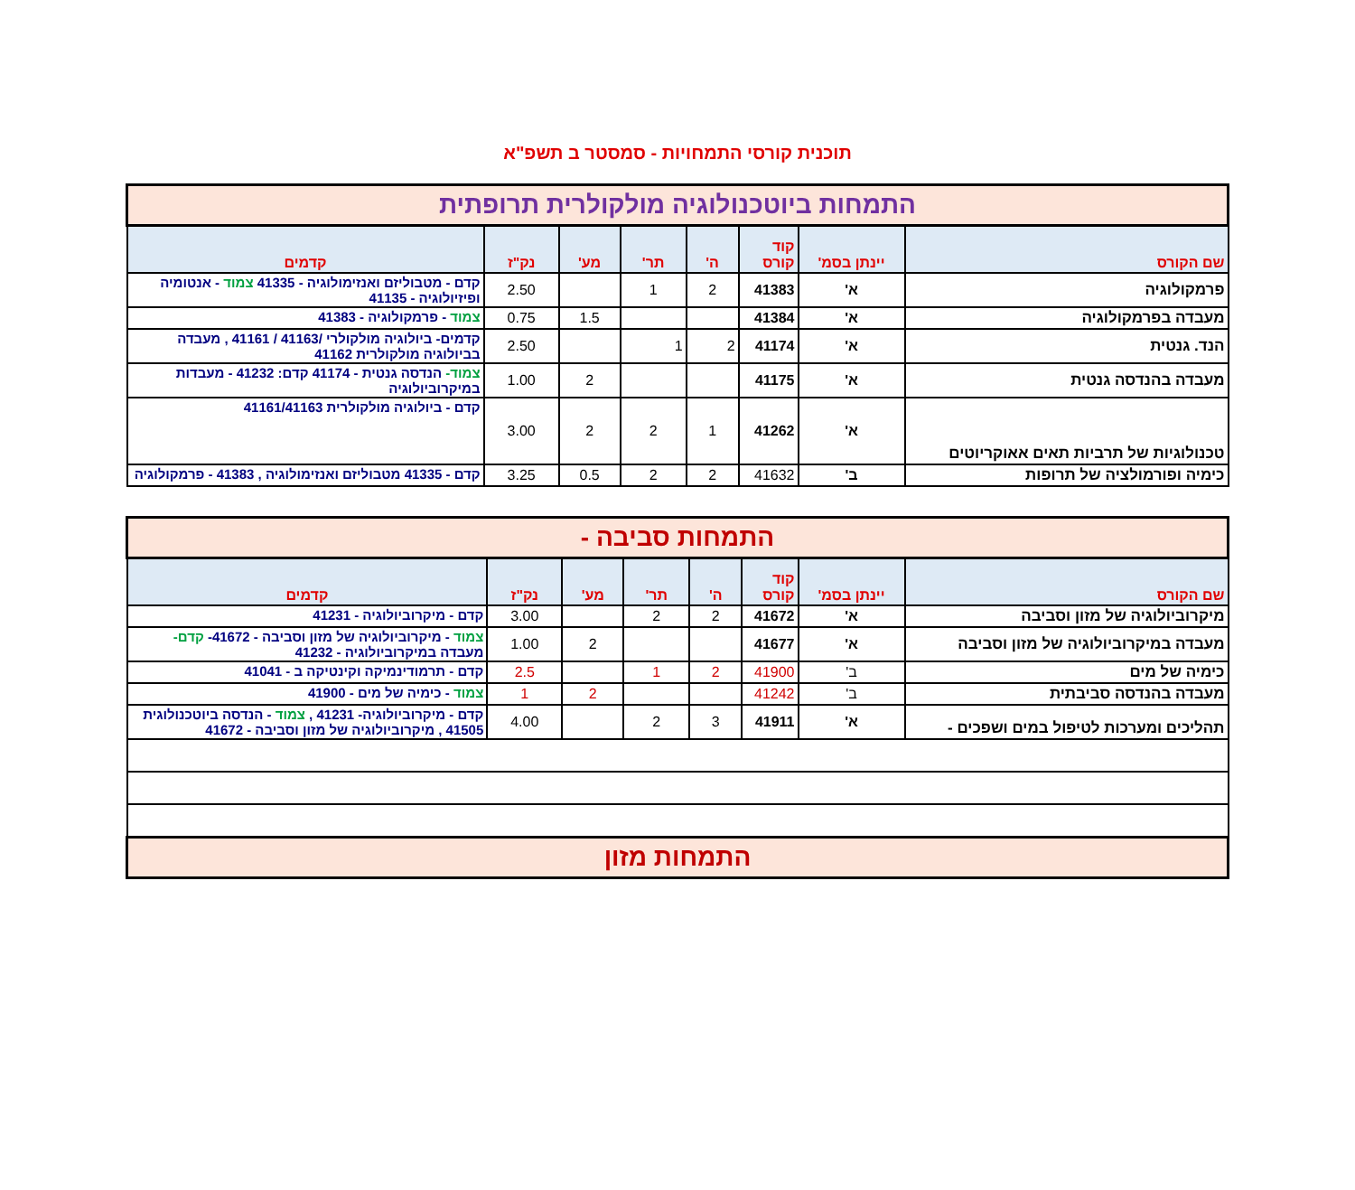תוכנית קורסי התמחויות - סמסטר ב תשפ"א
| התמחות ביוטכנולוגיה מולקולרית תרופתית | | | | | | | |
| שם הקורס | יינתן בסמ' | קוד קורס | ה' | תר' | מע' | נק"ז | קדמים |
| פרמקולוגיה | א' | 41383 | 2 | 1 | | 2.50 | קדם - מטבוליזם ואנזימולוגיה - 41335 צמוד - אנטומיה ופיזיולוגיה - 41135 |
| מעבדה בפרמקולוגיה | א' | 41384 | | | 1.5 | 0.75 | צמוד - פרמקולוגיה - 41383 |
| הנד. גנטית | א' | 41174 | 2 | 1 | | 2.50 | קדמים- ביולוגיה מולקולרי /41163 / 41161 , מעבדה בביולוגיה מולקולרית 41162 |
| מעבדה בהנדסה גנטית | א' | 41175 | | | 2 | 1.00 | צמוד- הנדסה גנטית - 41174 קדם: 41232 - מעבדות במיקרוביולוגיה |
| טכנולוגיות של תרביות תאים אאוקריוטים | א' | 41262 | 1 | 2 | 2 | 3.00 | קדם - ביולוגיה מולקולרית 41161/41163 |
| כימיה ופורמולציה של תרופות | ב' | 41632 | 2 | 2 | 0.5 | 3.25 | קדם - 41335 מטבוליזם ואנזימולוגיה , 41383 - פרמקולוגיה |
| התמחות סביבה - | | | | | | | |
| שם הקורס | יינתן בסמ' | קוד קורס | ה' | תר' | מע' | נק"ז | קדמים |
| מיקרוביולוגיה של מזון וסביבה | א' | 41672 | 2 | 2 | | 3.00 | קדם - מיקרוביולוגיה - 41231 |
| מעבדה במיקרוביולוגיה של מזון וסביבה | א' | 41677 | | | 2 | 1.00 | צמוד - מיקרוביולוגיה של מזון וסביבה - 41672- קדם- מעבדה במיקרוביולוגיה - 41232 |
| כימיה של מים | ב' | 41900 | 2 | 1 | | 2.5 | קדם - תרמודינמיקה וקינטיקה ב - 41041 |
| מעבדה בהנדסה סביבתית | ב' | 41242 | | | 2 | 1 | צמוד - כימיה של מים - 41900 |
| תהליכים ומערכות לטיפול במים ושפכים - | א' | 41911 | 3 | 2 | | 4.00 | קדם - מיקרוביולוגיה- 41231 , צמוד - הנדסה ביוטכנולוגית 41505 , מיקרוביולוגיה של מזון וסביבה - 41672 |
| התמחות מזון | | | | | | | |